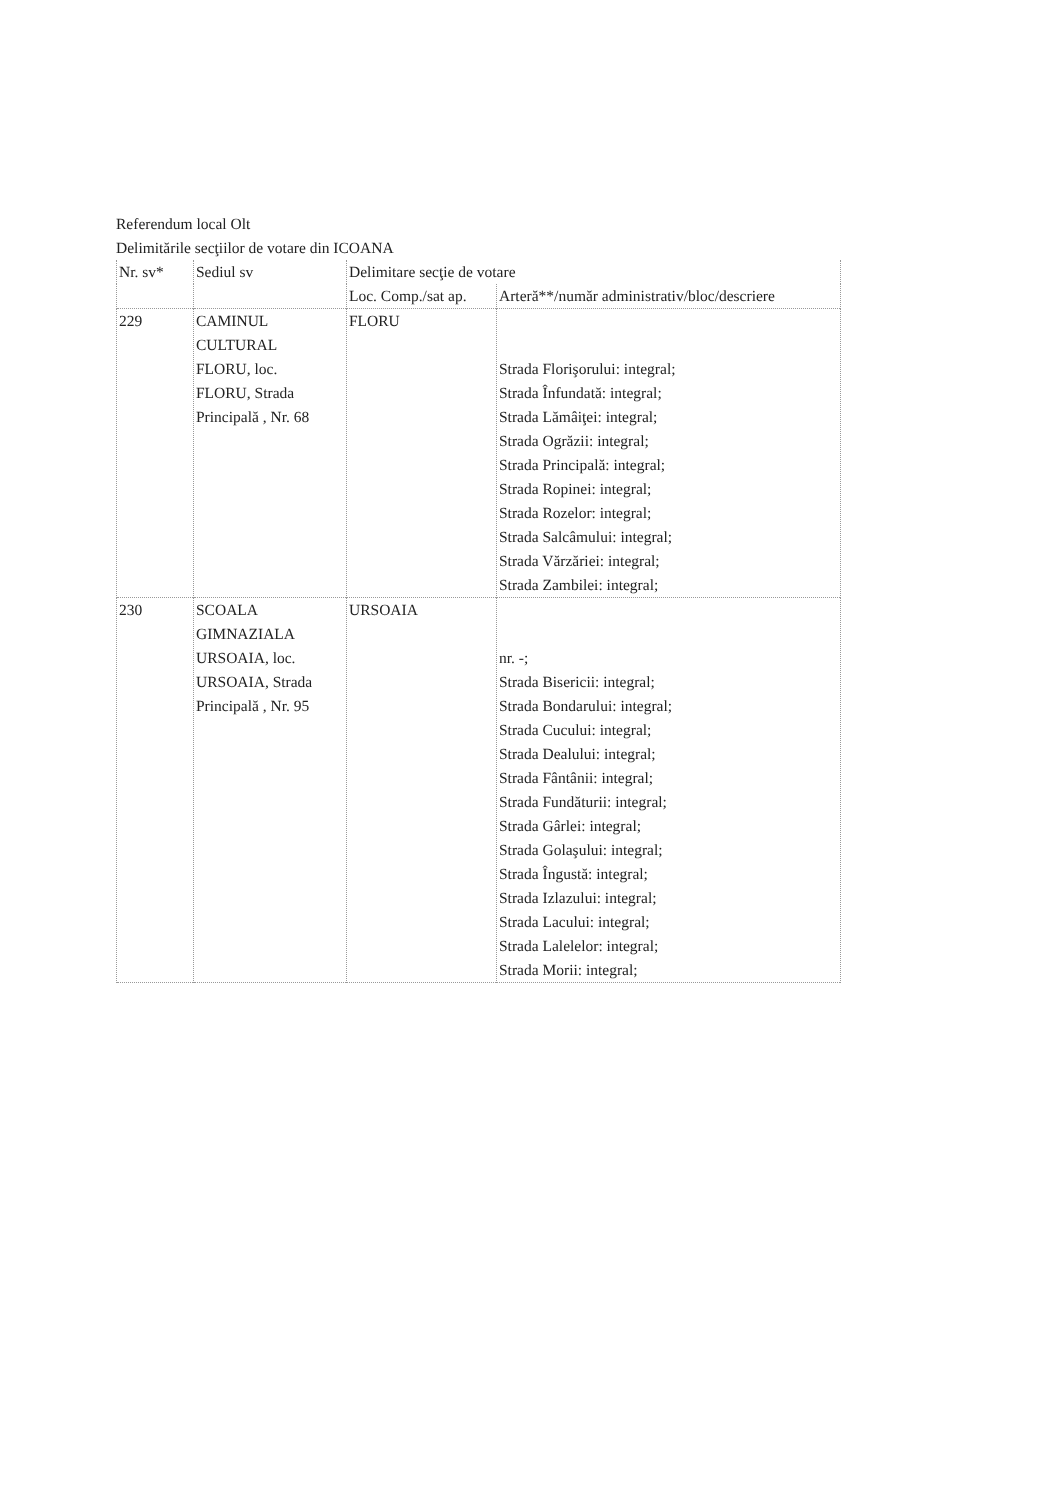Referendum local Olt
Delimitările secţiilor de votare din ICOANA
| Nr. sv* | Sediul sv | Delimitare secţie de votare | |
| --- | --- | --- | --- |
| | | Loc. Comp./sat ap. | Arteră**/număr administrativ/bloc/descriere |
| 229 | CAMINUL CULTURAL FLORU, loc. FLORU, Strada Principală , Nr. 68 | FLORU | Strada Florişorului: integral; Strada Înfundată: integral; Strada Lămâiţei: integral; Strada Ogrăzii: integral; Strada Principală: integral; Strada Ropinei: integral; Strada Rozelor: integral; Strada Salcâmului: integral; Strada Vărzăriei: integral; Strada Zambilei: integral; |
| 230 | SCOALA GIMNAZIALA URSOAIA, loc. URSOAIA, Strada Principală , Nr. 95 | URSOAIA | nr. -; Strada Bisericii: integral; Strada Bondarului: integral; Strada Cucului: integral; Strada Dealului: integral; Strada Fântânii: integral; Strada Fundăturii: integral; Strada Gârlei: integral; Strada Golaşului: integral; Strada Îngustă: integral; Strada Izlazului: integral; Strada Lacului: integral; Strada Lalelelor: integral; Strada Morii: integral; |